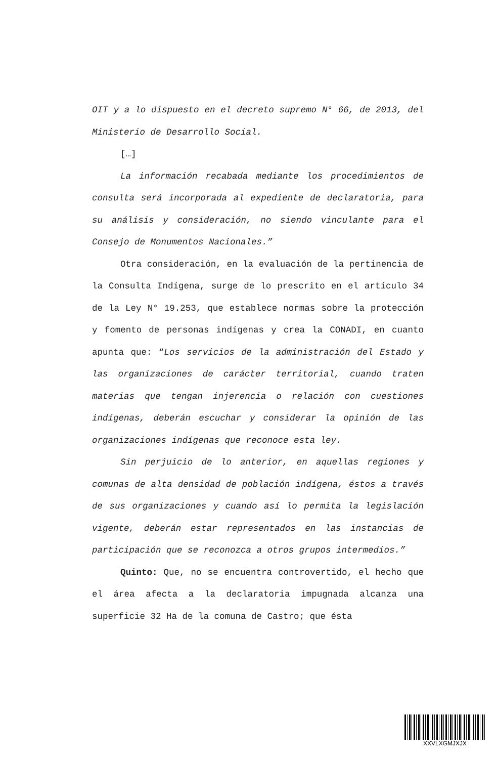OIT y a lo dispuesto en el decreto supremo N° 66, de 2013, del Ministerio de Desarrollo Social.
[…]
La información recabada mediante los procedimientos de consulta será incorporada al expediente de declaratoria, para su análisis y consideración, no siendo vinculante para el Consejo de Monumentos Nacionales.”
Otra consideración, en la evaluación de la pertinencia de la Consulta Indígena, surge de lo prescrito en el artículo 34 de la Ley N° 19.253, que establece normas sobre la protección y fomento de personas indígenas y crea la CONADI, en cuanto apunta que: “Los servicios de la administración del Estado y las organizaciones de carácter territorial, cuando traten materias que tengan injerencia o relación con cuestiones indígenas, deberán escuchar y considerar la opinión de las organizaciones indígenas que reconoce esta ley.
Sin perjuicio de lo anterior, en aquellas regiones y comunas de alta densidad de población indígena, éstos a través de sus organizaciones y cuando así lo permita la legislación vigente, deberán estar representados en las instancias de participación que se reconozca a otros grupos intermedios.”
Quinto: Que, no se encuentra controvertido, el hecho que el área afecta a la declaratoria impugnada alcanza una superficie 32 Ha de la comuna de Castro; que ésta
XXVLXGMJXJX